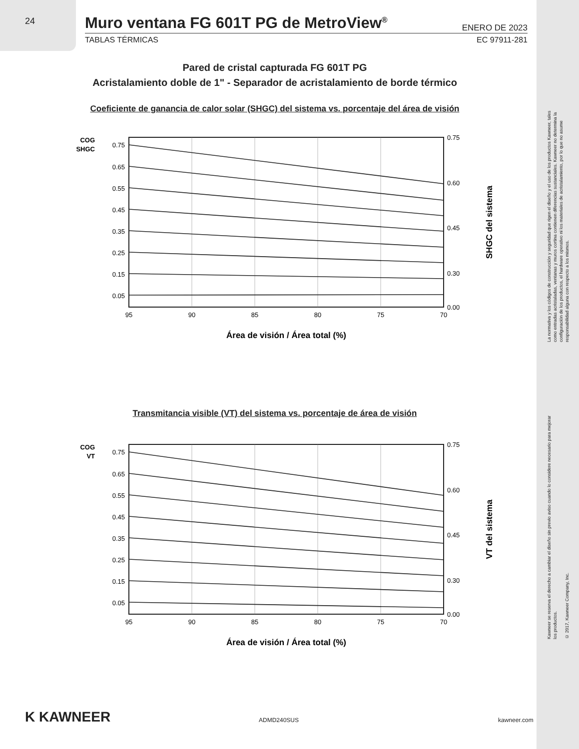24
Muro ventana FG 601T PG de MetroView<sup>®</sup>
ENERO DE 2023
TABLAS TÉRMICAS EC 97911-281
Pared de cristal capturada FG 601T PG
Acristalamiento doble de 1" - Separador de acristalamiento de borde térmico
Coeficiente de ganancia de calor solar (SHGC) del sistema vs. porcentaje del área de visión
COG
SHGC
0.75
0.65
0.55
0.45
0.35
0.25
0.15
0.05
0.75
0.60
0.45
0.30
0.00
95
90
85
80
75
70
Área de visión / Área total (%)
SHGC del sistema
Transmitancia visible (VT) del sistema vs. porcentaje de área de visión
COG
VT
0.75
0.65
0.55
0.45
0.35
0.25
0.15
0.05
0.75
0.60
0.45
0.30
0.00
95
90
85
80
75
70
Área de visión / Área total (%)
VT del sistema
La normativa y los códigos de construcción y seguridad que rigen el diseño y el uso de los productos Kawneer, tales como entradas acristaladas, ventanas y muros cortina contienen diferencias sustanciales. Kawneer no determina la configuración de los productos, el hardware operativo ni los materiales de acristalamiento, por lo que no asume responsabilidad alguna con respecto a los mismos.
Kawneer se reserva el derecho a cambiar el diseño sin previo aviso cuando lo considere necesario para mejorar los productos.
© 2017, Kawneer Company, Inc.
K KAWNEER ADMD240SUS kawneer.com